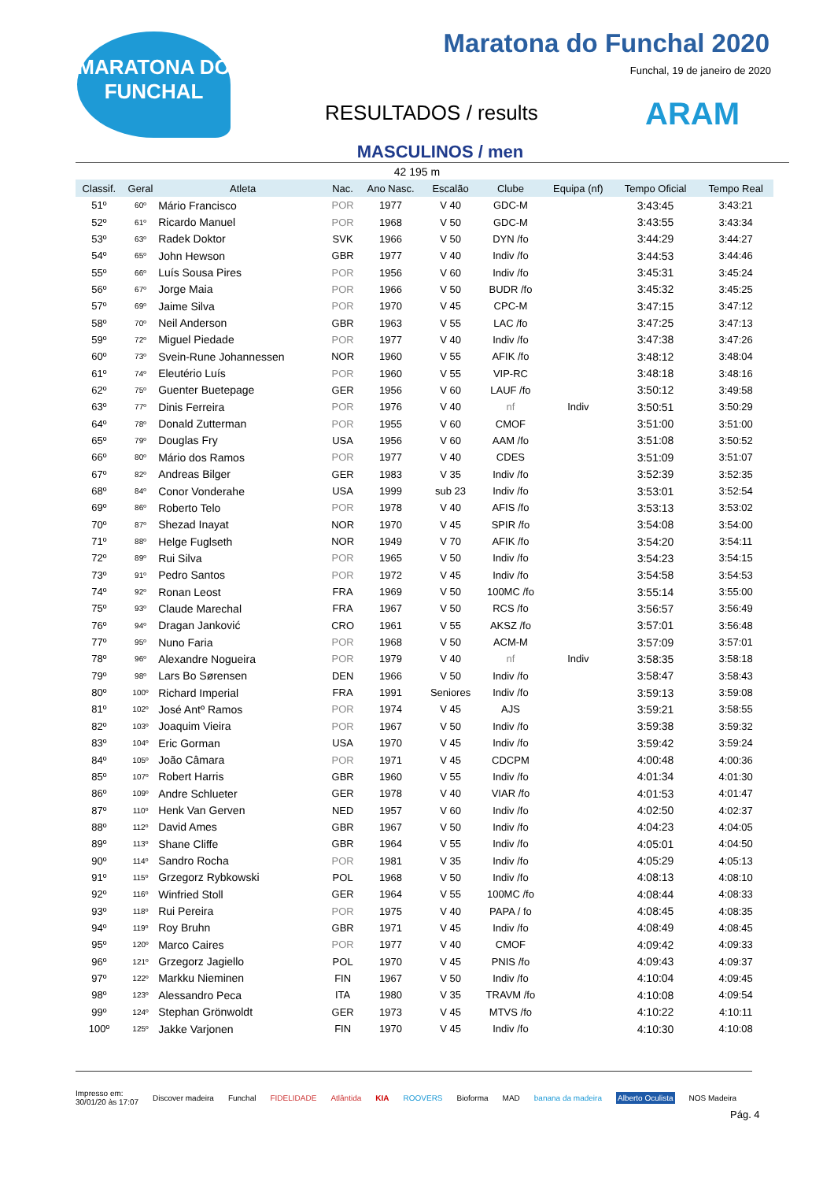MARATONA DO FUNCHAL
Maratona do Funchal 2020
Funchal, 19 de janeiro de 2020
RESULTADOS / results ARAM
MASCULINOS / men
42 195 m
| Classif. | Geral | Atleta | Nac. | Ano Nasc. | Escalão | Clube | Equipa (nf) | Tempo Oficial | Tempo Real |
| --- | --- | --- | --- | --- | --- | --- | --- | --- | --- |
| 51º | 60º | Mário Francisco | POR | 1977 | V 40 | GDC-M | | 3:43:45 | 3:43:21 |
| 52º | 61º | Ricardo Manuel | POR | 1968 | V 50 | GDC-M | | 3:43:55 | 3:43:34 |
| 53º | 63º | Radek Doktor | SVK | 1966 | V 50 | DYN /fo | | 3:44:29 | 3:44:27 |
| 54º | 65º | John Hewson | GBR | 1977 | V 40 | Indiv /fo | | 3:44:53 | 3:44:46 |
| 55º | 66º | Luís Sousa Pires | POR | 1956 | V 60 | Indiv /fo | | 3:45:31 | 3:45:24 |
| 56º | 67º | Jorge Maia | POR | 1966 | V 50 | BUDR /fo | | 3:45:32 | 3:45:25 |
| 57º | 69º | Jaime Silva | POR | 1970 | V 45 | CPC-M | | 3:47:15 | 3:47:12 |
| 58º | 70º | Neil Anderson | GBR | 1963 | V 55 | LAC /fo | | 3:47:25 | 3:47:13 |
| 59º | 72º | Miguel Piedade | POR | 1977 | V 40 | Indiv /fo | | 3:47:38 | 3:47:26 |
| 60º | 73º | Svein-Rune Johannessen | NOR | 1960 | V 55 | AFIK /fo | | 3:48:12 | 3:48:04 |
| 61º | 74º | Eleutério Luís | POR | 1960 | V 55 | VIP-RC | | 3:48:18 | 3:48:16 |
| 62º | 75º | Guenter Buetepage | GER | 1956 | V 60 | LAUF /fo | | 3:50:12 | 3:49:58 |
| 63º | 77º | Dinis Ferreira | POR | 1976 | V 40 | nf | Indiv | 3:50:51 | 3:50:29 |
| 64º | 78º | Donald Zutterman | POR | 1955 | V 60 | CMOF | | 3:51:00 | 3:51:00 |
| 65º | 79º | Douglas Fry | USA | 1956 | V 60 | AAM /fo | | 3:51:08 | 3:50:52 |
| 66º | 80º | Mário dos Ramos | POR | 1977 | V 40 | CDES | | 3:51:09 | 3:51:07 |
| 67º | 82º | Andreas Bilger | GER | 1983 | V 35 | Indiv /fo | | 3:52:39 | 3:52:35 |
| 68º | 84º | Conor Vonderahe | USA | 1999 | sub 23 | Indiv /fo | | 3:53:01 | 3:52:54 |
| 69º | 86º | Roberto Telo | POR | 1978 | V 40 | AFIS /fo | | 3:53:13 | 3:53:02 |
| 70º | 87º | Shezad Inayat | NOR | 1970 | V 45 | SPIR /fo | | 3:54:08 | 3:54:00 |
| 71º | 88º | Helge Fuglseth | NOR | 1949 | V 70 | AFIK /fo | | 3:54:20 | 3:54:11 |
| 72º | 89º | Rui Silva | POR | 1965 | V 50 | Indiv /fo | | 3:54:23 | 3:54:15 |
| 73º | 91º | Pedro Santos | POR | 1972 | V 45 | Indiv /fo | | 3:54:58 | 3:54:53 |
| 74º | 92º | Ronan Leost | FRA | 1969 | V 50 | 100MC /fo | | 3:55:14 | 3:55:00 |
| 75º | 93º | Claude Marechal | FRA | 1967 | V 50 | RCS /fo | | 3:56:57 | 3:56:49 |
| 76º | 94º | Dragan Janković | CRO | 1961 | V 55 | AKSZ /fo | | 3:57:01 | 3:56:48 |
| 77º | 95º | Nuno Faria | POR | 1968 | V 50 | ACM-M | | 3:57:09 | 3:57:01 |
| 78º | 96º | Alexandre Nogueira | POR | 1979 | V 40 | nf | Indiv | 3:58:35 | 3:58:18 |
| 79º | 98º | Lars Bo Sørensen | DEN | 1966 | V 50 | Indiv /fo | | 3:58:47 | 3:58:43 |
| 80º | 100º | Richard Imperial | FRA | 1991 | Seniores | Indiv /fo | | 3:59:13 | 3:59:08 |
| 81º | 102º | José Antº Ramos | POR | 1974 | V 45 | AJS | | 3:59:21 | 3:58:55 |
| 82º | 103º | Joaquim Vieira | POR | 1967 | V 50 | Indiv /fo | | 3:59:38 | 3:59:32 |
| 83º | 104º | Eric Gorman | USA | 1970 | V 45 | Indiv /fo | | 3:59:42 | 3:59:24 |
| 84º | 105º | João Câmara | POR | 1971 | V 45 | CDCPM | | 4:00:48 | 4:00:36 |
| 85º | 107º | Robert Harris | GBR | 1960 | V 55 | Indiv /fo | | 4:01:34 | 4:01:30 |
| 86º | 109º | Andre Schlueter | GER | 1978 | V 40 | VIAR /fo | | 4:01:53 | 4:01:47 |
| 87º | 110º | Henk Van Gerven | NED | 1957 | V 60 | Indiv /fo | | 4:02:50 | 4:02:37 |
| 88º | 112º | David Ames | GBR | 1967 | V 50 | Indiv /fo | | 4:04:23 | 4:04:05 |
| 89º | 113º | Shane Cliffe | GBR | 1964 | V 55 | Indiv /fo | | 4:05:01 | 4:04:50 |
| 90º | 114º | Sandro Rocha | POR | 1981 | V 35 | Indiv /fo | | 4:05:29 | 4:05:13 |
| 91º | 115º | Grzegorz Rybkowski | POL | 1968 | V 50 | Indiv /fo | | 4:08:13 | 4:08:10 |
| 92º | 116º | Winfried Stoll | GER | 1964 | V 55 | 100MC /fo | | 4:08:44 | 4:08:33 |
| 93º | 118º | Rui Pereira | POR | 1975 | V 40 | PAPA / fo | | 4:08:45 | 4:08:35 |
| 94º | 119º | Roy Bruhn | GBR | 1971 | V 45 | Indiv /fo | | 4:08:49 | 4:08:45 |
| 95º | 120º | Marco Caires | POR | 1977 | V 40 | CMOF | | 4:09:42 | 4:09:33 |
| 96º | 121º | Grzegorz Jagiello | POL | 1970 | V 45 | PNIS /fo | | 4:09:43 | 4:09:37 |
| 97º | 122º | Markku Nieminen | FIN | 1967 | V 50 | Indiv /fo | | 4:10:04 | 4:09:45 |
| 98º | 123º | Alessandro Peca | ITA | 1980 | V 35 | TRAVM /fo | | 4:10:08 | 4:09:54 |
| 99º | 124º | Stephan Grönwoldt | GER | 1973 | V 45 | MTVS /fo | | 4:10:22 | 4:10:11 |
| 100º | 125º | Jakke Varjonen | FIN | 1970 | V 45 | Indiv /fo | | 4:10:30 | 4:10:08 |
Impresso em:
30/01/20 às 17:07
Discover madeira Funchal FIDELIDADE Atlântida KIA ROOVERS Bioforma MAD banana da madeira Alberto Oculista NOS Madeira
Pág. 4